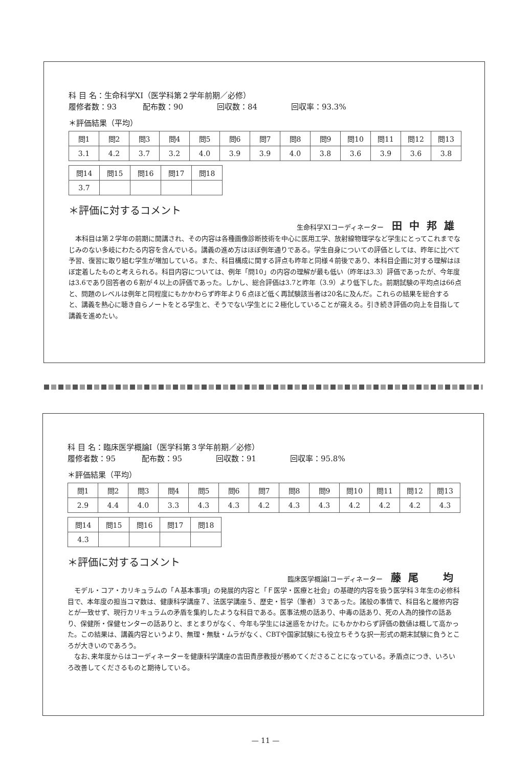科 目 名：生命科学XI（医学科第２学年前期／必修）
履修者数：93 配布数：90 回収数：84 回収率：93.3%
＊評価結果（平均）
| 問1 | 問2 | 問3 | 問4 | 問5 | 問6 | 問7 | 問8 | 問9 | 問10 | 問11 | 問12 | 問13 |
| 3.1 | 4.2 | 3.7 | 3.2 | 4.0 | 3.9 | 3.9 | 4.0 | 3.8 | 3.6 | 3.9 | 3.6 | 3.8 |
| 問14 | 問15 | 問16 | 問17 | 問18 |
| 3.7 | | | | |
＊評価に対するコメント
生命科学XIコーディネーター 田中邦雄
本科目は第２学年の前期に開講され、その内容は各種画像診断技術を中心に医用工学、放射線物理学など学生にとってこれまでなじみのない多岐にわたる内容を含んでいる。講義の進め方はほぼ例年通りである。学生自身についての評価としては、昨年に比べて予習、復習に取り組む学生が増加している。また、科目構成に関する評点も昨年と同様４前後であり、本科目企画に対する理解はほぼ定着したものと考えられる。科目内容については、例年「問10」の内容の理解が最も低い（昨年は3.3）評価であったが、今年度は3.6であり回答者の６割が４以上の評価であった。しかし、総合評価は3.7と昨年（3.9）より低下した。前期試験の平均点は66点と、問題のレベルは例年と同程度にもかかわらず昨年より６点ほど低く再試験該当者は20名に及んだ。これらの結果を総合すると、講義を熱心に聴き自らノートをとる学生と、そうでない学生とに２極化していることが窺える。引き続き評価の向上を目指して講義を進めたい。
科 目 名：臨床医学概論Ⅰ（医学科第３学年前期／必修）
履修者数：95 配布数：95 回収数：91 回収率：95.8%
＊評価結果（平均）
| 問1 | 問2 | 問3 | 問4 | 問5 | 問6 | 問7 | 問8 | 問9 | 問10 | 問11 | 問12 | 問13 |
| 2.9 | 4.4 | 4.0 | 3.3 | 4.3 | 4.3 | 4.2 | 4.3 | 4.3 | 4.2 | 4.2 | 4.2 | 4.3 |
| 問14 | 問15 | 問16 | 問17 | 問18 |
| 4.3 | | | | |
＊評価に対するコメント
臨床医学概論Ⅰコーディネーター 藤尾　均
モデル・コア・カリキュラムの「Ａ基本事項」の発展的内容と「Ｆ医学・医療と社会」の基礎的内容を扱う医学科３年生の必修科目で、本年度の担当コマ数は、健康科学講座７、法医学講座５、歴史・哲学（筆者）３であった。諸般の事情で、科目名と履修内容とが一致せず、現行カリキュラムの矛盾を集約したような科目である。医事法規の話あり、中毒の話あり、死の人為的操作の話あり、保健所・保健センターの話ありと、まとまりがなく、今年も学生には迷惑をかけた。にもかかわらず評価の数値は概して高かった。この結果は、講義内容というより、無理・無駄・ムラがなく、CBTや国家試験にも役立ちそうな択一形式の期末試験に負うところが大きいのであろう。
なお､来年度からはコーディネーターを健康科学講座の吉田貴彦教授が務めてくださることになっている。矛盾点につき、いろいろ改善してくださるものと期待している。
— 11 —